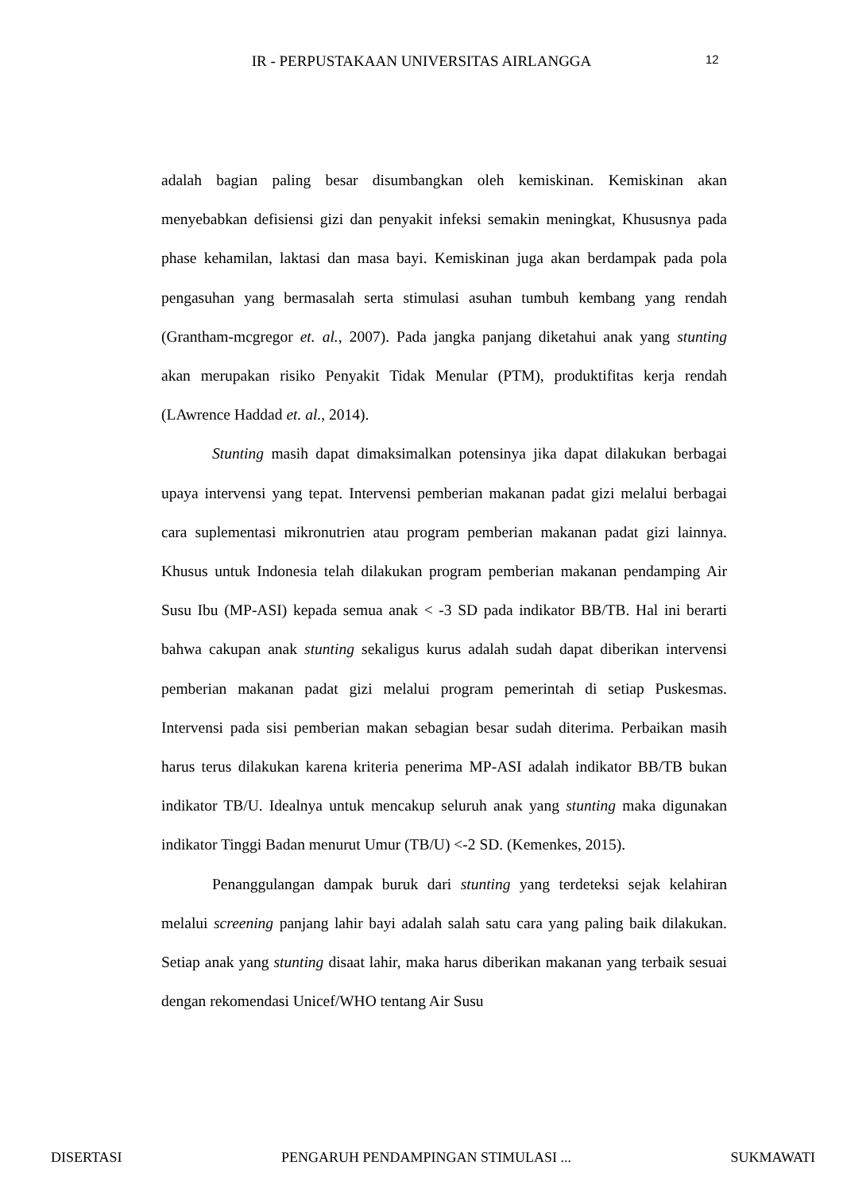IR - PERPUSTAKAAN UNIVERSITAS AIRLANGGA 12
adalah bagian paling besar disumbangkan oleh kemiskinan. Kemiskinan akan menyebabkan defisiensi gizi dan penyakit infeksi semakin meningkat, Khususnya pada phase kehamilan, laktasi dan masa bayi. Kemiskinan juga akan berdampak pada pola pengasuhan yang bermasalah serta stimulasi asuhan tumbuh kembang yang rendah (Grantham-mcgregor et. al., 2007). Pada jangka panjang diketahui anak yang stunting akan merupakan risiko Penyakit Tidak Menular (PTM), produktifitas kerja rendah (LAwrence Haddad et. al., 2014).
Stunting masih dapat dimaksimalkan potensinya jika dapat dilakukan berbagai upaya intervensi yang tepat. Intervensi pemberian makanan padat gizi melalui berbagai cara suplementasi mikronutrien atau program pemberian makanan padat gizi lainnya. Khusus untuk Indonesia telah dilakukan program pemberian makanan pendamping Air Susu Ibu (MP-ASI) kepada semua anak < -3 SD pada indikator BB/TB. Hal ini berarti bahwa cakupan anak stunting sekaligus kurus adalah sudah dapat diberikan intervensi pemberian makanan padat gizi melalui program pemerintah di setiap Puskesmas. Intervensi pada sisi pemberian makan sebagian besar sudah diterima. Perbaikan masih harus terus dilakukan karena kriteria penerima MP-ASI adalah indikator BB/TB bukan indikator TB/U. Idealnya untuk mencakup seluruh anak yang stunting maka digunakan indikator Tinggi Badan menurut Umur (TB/U) <-2 SD. (Kemenkes, 2015).
Penanggulangan dampak buruk dari stunting yang terdeteksi sejak kelahiran melalui screening panjang lahir bayi adalah salah satu cara yang paling baik dilakukan. Setiap anak yang stunting disaat lahir, maka harus diberikan makanan yang terbaik sesuai dengan rekomendasi Unicef/WHO tentang Air Susu
DISERTASI PENGARUH PENDAMPINGAN STIMULASI ... SUKMAWATI